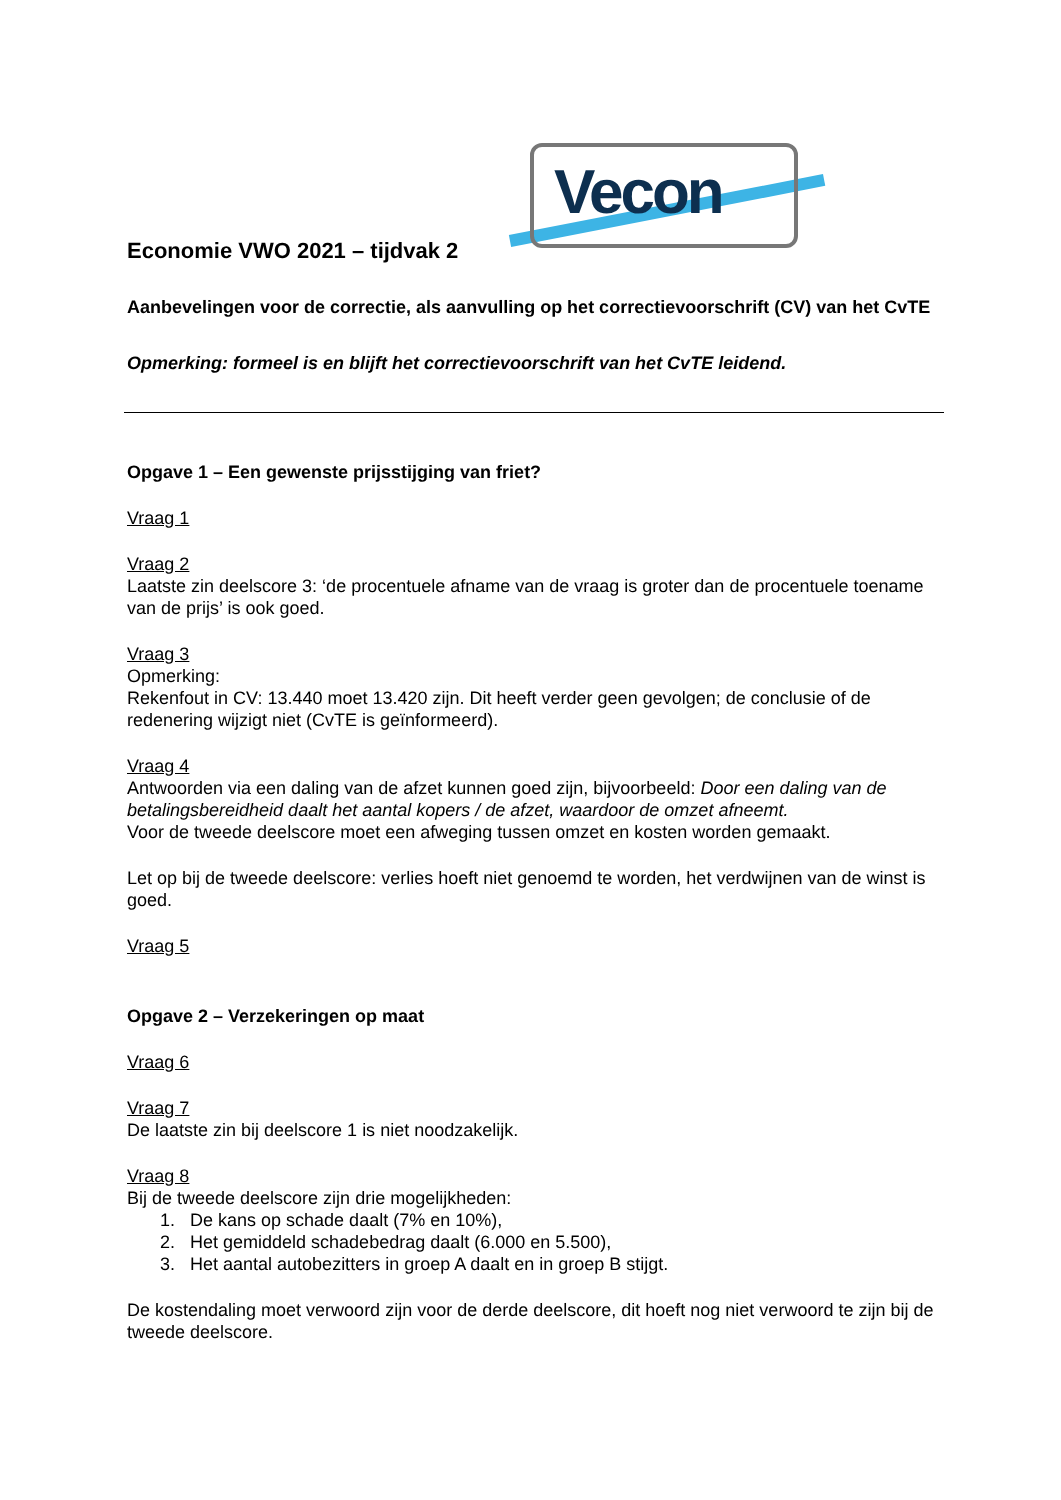Vecon
Economie VWO 2021 – tijdvak 2
Aanbevelingen voor de correctie, als aanvulling op het correctievoorschrift (CV) van het CvTE
Opmerking: formeel is en blijft het correctievoorschrift van het CvTE leidend.
Opgave 1 – Een gewenste prijsstijging van friet?
Vraag 1
Vraag 2
Laatste zin deelscore 3: ‘de procentuele afname van de vraag is groter dan de procentuele toename van de prijs’ is ook goed.
Vraag 3
Opmerking:
Rekenfout in CV: 13.440 moet 13.420 zijn. Dit heeft verder geen gevolgen; de conclusie of de redenering wijzigt niet (CvTE is geïnformeerd).
Vraag 4
Antwoorden via een daling van de afzet kunnen goed zijn, bijvoorbeeld: Door een daling van de betalingsbereidheid daalt het aantal kopers / de afzet, waardoor de omzet afneemt.
Voor de tweede deelscore moet een afweging tussen omzet en kosten worden gemaakt.
Let op bij de tweede deelscore: verlies hoeft niet genoemd te worden, het verdwijnen van de winst is goed.
Vraag 5
Opgave 2 – Verzekeringen op maat
Vraag 6
Vraag 7
De laatste zin bij deelscore 1 is niet noodzakelijk.
Vraag 8
Bij de tweede deelscore zijn drie mogelijkheden:
1. De kans op schade daalt (7% en 10%),
2. Het gemiddeld schadebedrag daalt (6.000 en 5.500),
3. Het aantal autobezitters in groep A daalt en in groep B stijgt.
De kostendaling moet verwoord zijn voor de derde deelscore, dit hoeft nog niet verwoord te zijn bij de tweede deelscore.